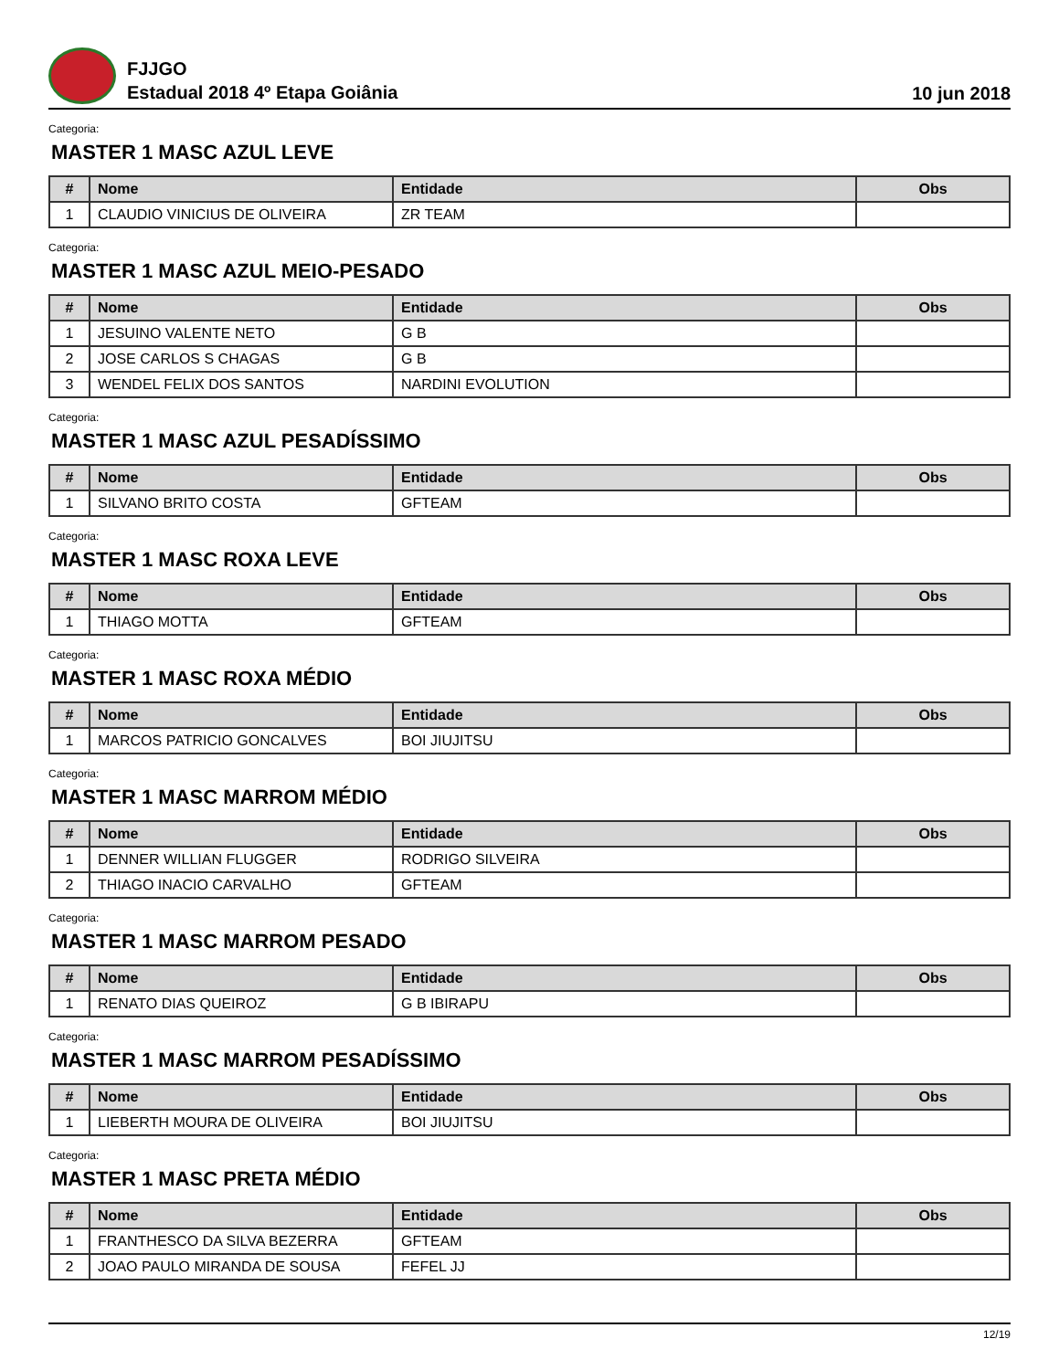FJJGO
Estadual 2018 4º Etapa Goiânia
10 jun 2018
Categoria:
MASTER 1 MASC AZUL LEVE
| # | Nome | Entidade | Obs |
| --- | --- | --- | --- |
| 1 | CLAUDIO VINICIUS DE OLIVEIRA | ZR TEAM | |
Categoria:
MASTER 1 MASC AZUL MEIO-PESADO
| # | Nome | Entidade | Obs |
| --- | --- | --- | --- |
| 1 | JESUINO VALENTE NETO | G B | |
| 2 | JOSE CARLOS S CHAGAS | G B | |
| 3 | WENDEL FELIX DOS SANTOS | NARDINI EVOLUTION | |
Categoria:
MASTER 1 MASC AZUL PESADÍSSIMO
| # | Nome | Entidade | Obs |
| --- | --- | --- | --- |
| 1 | SILVANO BRITO COSTA | GFTEAM | |
Categoria:
MASTER 1 MASC ROXA LEVE
| # | Nome | Entidade | Obs |
| --- | --- | --- | --- |
| 1 | THIAGO MOTTA | GFTEAM | |
Categoria:
MASTER 1 MASC ROXA MÉDIO
| # | Nome | Entidade | Obs |
| --- | --- | --- | --- |
| 1 | MARCOS PATRICIO GONCALVES | BOI JIUJITSU | |
Categoria:
MASTER 1 MASC MARROM MÉDIO
| # | Nome | Entidade | Obs |
| --- | --- | --- | --- |
| 1 | DENNER WILLIAN FLUGGER | RODRIGO SILVEIRA | |
| 2 | THIAGO INACIO CARVALHO | GFTEAM | |
Categoria:
MASTER 1 MASC MARROM PESADO
| # | Nome | Entidade | Obs |
| --- | --- | --- | --- |
| 1 | RENATO DIAS QUEIROZ | G B IBIRAPU | |
Categoria:
MASTER 1 MASC MARROM PESADÍSSIMO
| # | Nome | Entidade | Obs |
| --- | --- | --- | --- |
| 1 | LIEBERTH MOURA DE OLIVEIRA | BOI JIUJITSU | |
Categoria:
MASTER 1 MASC PRETA MÉDIO
| # | Nome | Entidade | Obs |
| --- | --- | --- | --- |
| 1 | FRANTHESCO DA SILVA BEZERRA | GFTEAM | |
| 2 | JOAO PAULO MIRANDA DE SOUSA | FEFEL JJ | |
12/19